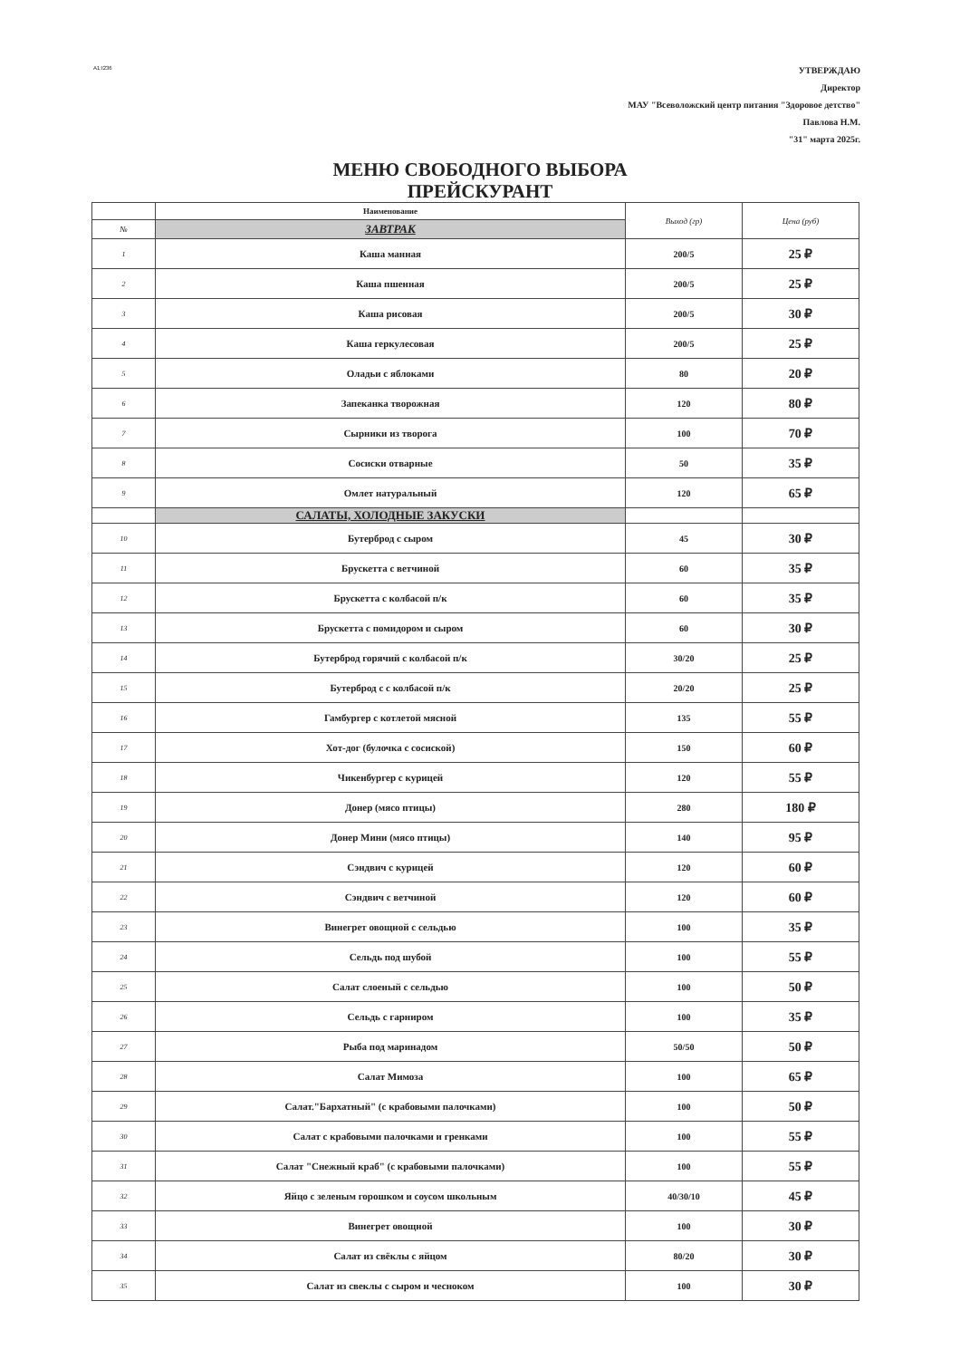A1:I236
УТВЕРЖДАЮ
Директор
МАУ "Всеволожский центр питания "Здоровое детство"
Павлова Н.М.
"31" марта 2025г.
МЕНЮ СВОБОДНОГО ВЫБОРА
ПРЕЙСКУРАНТ
| | Наименование | Выход (гр) | Цена (руб) |
| --- | --- | --- | --- |
| № | ЗАВТРАК | | |
| 1 | Каша манная | 200/5 | 25 ₽ |
| 2 | Каша пшенная | 200/5 | 25 ₽ |
| 3 | Каша рисовая | 200/5 | 30 ₽ |
| 4 | Каша геркулесовая | 200/5 | 25 ₽ |
| 5 | Оладьи с яблоками | 80 | 20 ₽ |
| 6 | Запеканка творожная | 120 | 80 ₽ |
| 7 | Сырники из творога | 100 | 70 ₽ |
| 8 | Сосиски отварные | 50 | 35 ₽ |
| 9 | Омлет натуральный | 120 | 65 ₽ |
| | САЛАТЫ, ХОЛОДНЫЕ ЗАКУСКИ | | |
| 10 | Бутерброд с сыром | 45 | 30 ₽ |
| 11 | Брускетта с ветчиной | 60 | 35 ₽ |
| 12 | Брускетта с колбасой п/к | 60 | 35 ₽ |
| 13 | Брускетта с помидором и сыром | 60 | 30 ₽ |
| 14 | Бутерброд горячий с колбасой п/к | 30/20 | 25 ₽ |
| 15 | Бутерброд с с колбасой п/к | 20/20 | 25 ₽ |
| 16 | Гамбургер с котлетой мясной | 135 | 55 ₽ |
| 17 | Хот-дог (булочка с сосиской) | 150 | 60 ₽ |
| 18 | Чикенбургер с курицей | 120 | 55 ₽ |
| 19 | Донер (мясо птицы) | 280 | 180 ₽ |
| 20 | Донер Мини (мясо птицы) | 140 | 95 ₽ |
| 21 | Сэндвич с курицей | 120 | 60 ₽ |
| 22 | Сэндвич с ветчиной | 120 | 60 ₽ |
| 23 | Винегрет овощной с сельдью | 100 | 35 ₽ |
| 24 | Сельдь под шубой | 100 | 55 ₽ |
| 25 | Салат слоеный с сельдью | 100 | 50 ₽ |
| 26 | Сельдь с гарниром | 100 | 35 ₽ |
| 27 | Рыба под маринадом | 50/50 | 50 ₽ |
| 28 | Салат Мимоза | 100 | 65 ₽ |
| 29 | Салат."Бархатный" (с крабовыми палочками) | 100 | 50 ₽ |
| 30 | Салат с крабовыми палочками и гренками | 100 | 55 ₽ |
| 31 | Салат "Снежный краб" (с крабовыми палочками) | 100 | 55 ₽ |
| 32 | Яйцо с зеленым горошком и соусом школьным | 40/30/10 | 45 ₽ |
| 33 | Винегрет овощной | 100 | 30 ₽ |
| 34 | Салат из свёклы с яйцом | 80/20 | 30 ₽ |
| 35 | Салат из свеклы с сыром и чесноком | 100 | 30 ₽ |